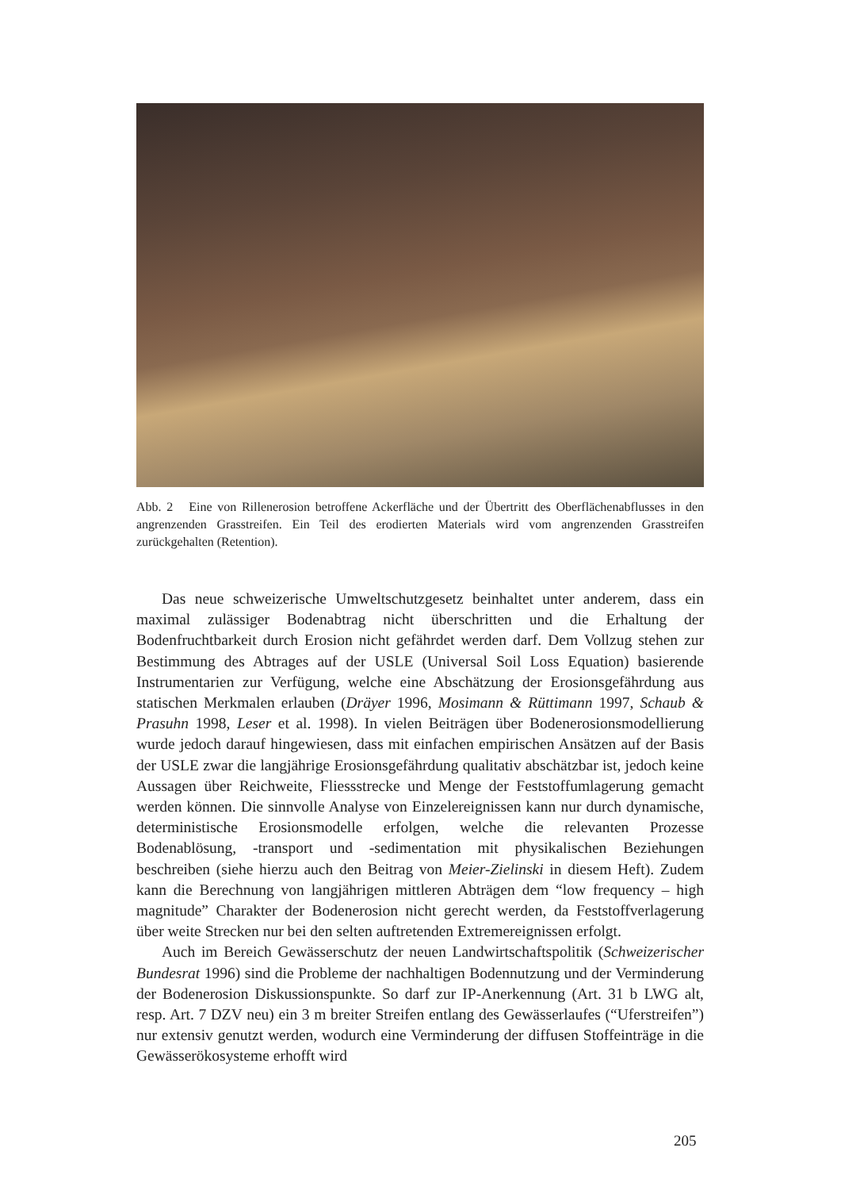Abb. 2 Eine von Rillenerosion betroffene Ackerfläche und der Übertritt des Oberflächenabflusses in den angrenzenden Grasstreifen. Ein Teil des erodierten Materials wird vom angrenzenden Grasstreifen zurückgehalten (Retention).
Das neue schweizerische Umweltschutzgesetz beinhaltet unter anderem, dass ein maximal zulässiger Bodenabtrag nicht überschritten und die Erhaltung der Bodenfruchtbarkeit durch Erosion nicht gefährdet werden darf. Dem Vollzug stehen zur Bestimmung des Abtrages auf der USLE (Universal Soil Loss Equation) basierende Instrumentarien zur Verfügung, welche eine Abschätzung der Erosionsgefährdung aus statischen Merkmalen erlauben (Dräyer 1996, Mosimann & Rüttimann 1997, Schaub & Prasuhn 1998, Leser et al. 1998). In vielen Beiträgen über Bodenerosionsmodellierung wurde jedoch darauf hingewiesen, dass mit einfachen empirischen Ansätzen auf der Basis der USLE zwar die langjährige Erosionsgefährdung qualitativ abschätzbar ist, jedoch keine Aussagen über Reichweite, Fliessstrecke und Menge der Feststoffumlagerung gemacht werden können. Die sinnvolle Analyse von Einzelereignissen kann nur durch dynamische, deterministische Erosionsmodelle erfolgen, welche die relevanten Prozesse Bodenablösung, -transport und -sedimentation mit physikalischen Beziehungen beschreiben (siehe hierzu auch den Beitrag von Meier-Zielinski in diesem Heft). Zudem kann die Berechnung von langjährigen mittleren Abträgen dem “low frequency – high magnitude” Charakter der Bodenerosion nicht gerecht werden, da Feststoffverlagerung über weite Strecken nur bei den selten auftretenden Extremereignissen erfolgt.
Auch im Bereich Gewässerschutz der neuen Landwirtschaftspolitik (Schweizerischer Bundesrat 1996) sind die Probleme der nachhaltigen Bodennutzung und der Verminderung der Bodenerosion Diskussionspunkte. So darf zur IP-Anerkennung (Art. 31 b LWG alt, resp. Art. 7 DZV neu) ein 3 m breiter Streifen entlang des Gewässerlaufes (“Uferstreifen”) nur extensiv genutzt werden, wodurch eine Verminderung der diffusen Stoffeinträge in die Gewässerökosysteme erhofft wird
205